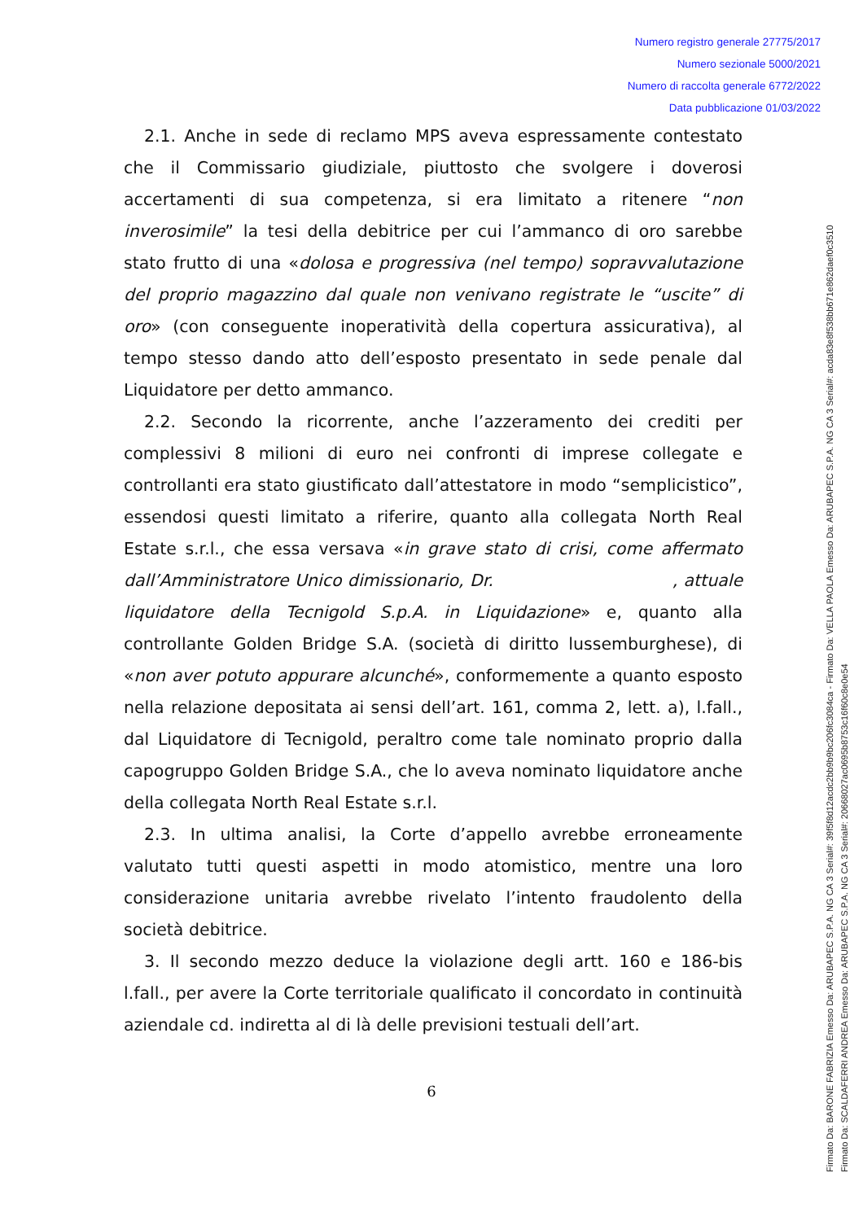Numero registro generale 27775/2017
Numero sezionale 5000/2021
Numero di raccolta generale 6772/2022
Data pubblicazione 01/03/2022
2.1. Anche in sede di reclamo MPS aveva espressamente contestato che il Commissario giudiziale, piuttosto che svolgere i doverosi accertamenti di sua competenza, si era limitato a ritenere “non inverosimile” la tesi della debitrice per cui l’ammanco di oro sarebbe stato frutto di una «dolosa e progressiva (nel tempo) sopravvalutazione del proprio magazzino dal quale non venivano registrate le “uscite” di oro» (con conseguente inoperatività della copertura assicurativa), al tempo stesso dando atto dell’esposto presentato in sede penale dal Liquidatore per detto ammanco.
2.2. Secondo la ricorrente, anche l’azzeramento dei crediti per complessivi 8 milioni di euro nei confronti di imprese collegate e controllanti era stato giustificato dall’attestatore in modo “semplicistico”, essendosi questi limitato a riferire, quanto alla collegata North Real Estate s.r.l., che essa versava «in grave stato di crisi, come affermato dall’Amministratore Unico dimissionario, Dr. , attuale liquidatore della Tecnigold S.p.A. in Liquidazione» e, quanto alla controllante Golden Bridge S.A. (società di diritto lussemburghese), di «non aver potuto appurare alcunché», conformemente a quanto esposto nella relazione depositata ai sensi dell’art. 161, comma 2, lett. a), l.fall., dal Liquidatore di Tecnigold, peraltro come tale nominato proprio dalla capogruppo Golden Bridge S.A., che lo aveva nominato liquidatore anche della collegata North Real Estate s.r.l.
2.3. In ultima analisi, la Corte d’appello avrebbe erroneamente valutato tutti questi aspetti in modo atomistico, mentre una loro considerazione unitaria avrebbe rivelato l’intento fraudolento della società debitrice.
3. Il secondo mezzo deduce la violazione degli artt. 160 e 186-bis l.fall., per avere la Corte territoriale qualificato il concordato in continuità aziendale cd. indiretta al di là delle previsioni testuali dell’art.
6
Firmato Da: BARONE FABRIZIA Emesso Da: ARUBAPEC S.P.A. NG CA 3 Serial#: 39f5f8d12acdc2bb9b9bc206fc3084ca - Firmato Da: VELLA PAOLA Emesso Da: ARUBAPEC S.P.A. NG CA 3 Serial#: acda83e8f538bb671e862daef0c3510
Firmato Da: SCALDAFERRI ANDREA Emesso Da: ARUBAPEC S.P.A. NG CA 3 Serial#: 20668027ac0695b8753c16f60c8e0e54